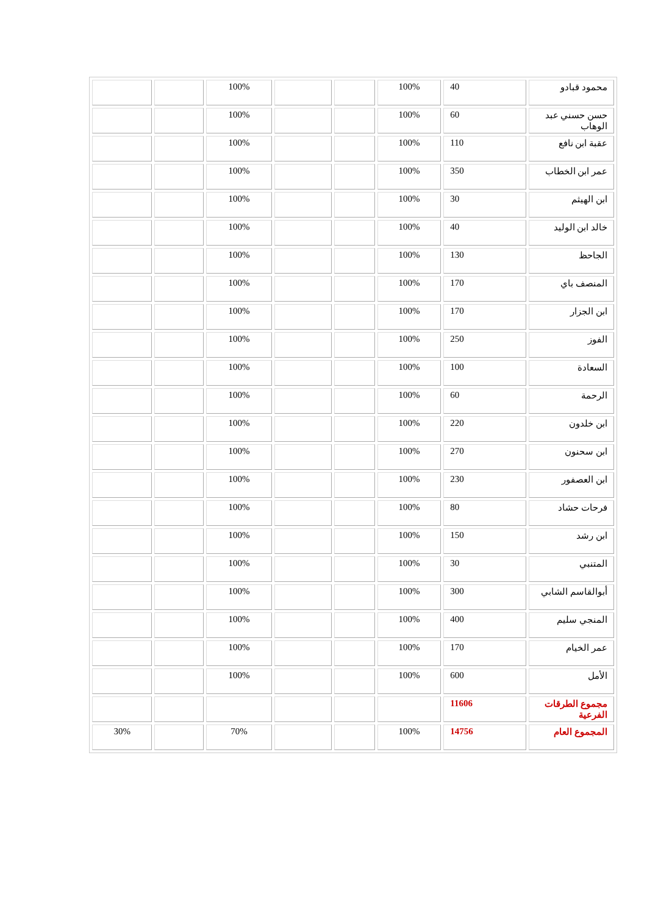| محمود قبادو | 40 | 100% | | | 100% | | |
| حسن حسني عبد الوهاب | 60 | 100% | | | 100% | | |
| عقبة ابن نافع | 110 | 100% | | | 100% | | |
| عمر ابن الخطاب | 350 | 100% | | | 100% | | |
| ابن الهيثم | 30 | 100% | | | 100% | | |
| خالد ابن الوليد | 40 | 100% | | | 100% | | |
| الجاحظ | 130 | 100% | | | 100% | | |
| المنصف باي | 170 | 100% | | | 100% | | |
| ابن الجزار | 170 | 100% | | | 100% | | |
| الفوز | 250 | 100% | | | 100% | | |
| السعادة | 100 | 100% | | | 100% | | |
| الرحمة | 60 | 100% | | | 100% | | |
| ابن خلدون | 220 | 100% | | | 100% | | |
| ابن سحنون | 270 | 100% | | | 100% | | |
| ابن العصفور | 230 | 100% | | | 100% | | |
| فرحات حشاد | 80 | 100% | | | 100% | | |
| ابن رشد | 150 | 100% | | | 100% | | |
| المتنبي | 30 | 100% | | | 100% | | |
| أبوالقاسم الشابي | 300 | 100% | | | 100% | | |
| المنجي سليم | 400 | 100% | | | 100% | | |
| عمر الخيام | 170 | 100% | | | 100% | | |
| الأمل | 600 | 100% | | | 100% | | |
| مجموع الطرقات الفرعية | 11606 | | | | | | |
| المجموع العام | 14756 | 100% | | | 70% | | 30% |